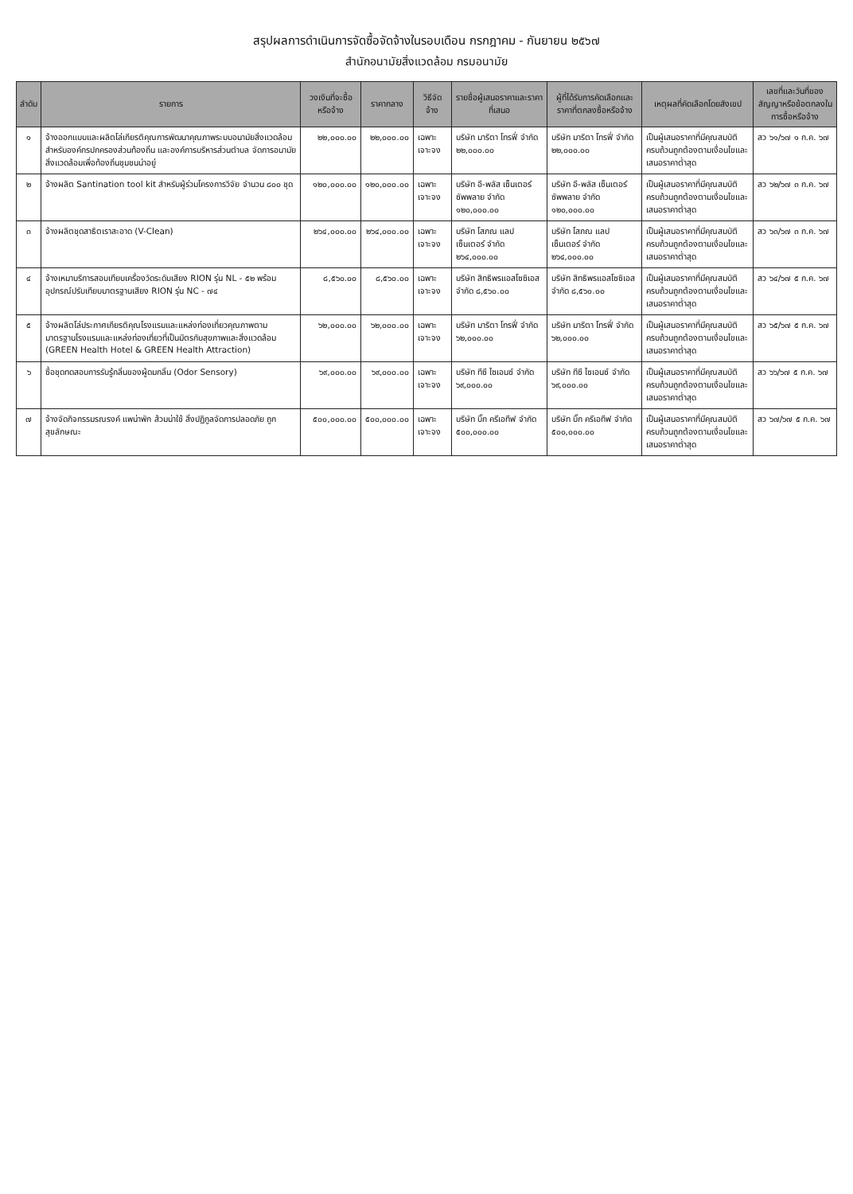สรุปผลการดำเนินการจัดซื้อจัดจ้างในรอบเดือน กรกฎาคม - กันยายน ๒๕๖๗
สำนักอนามัยสิ่งแวดล้อม กรมอนามัย
| ลำดับ | รายการ | วงเงินที่จะซื้อหรือจ้าง | ราคากลาง | วิธีจัดจ้าง | รายชื่อผู้เสนอราคาและราคาที่เสนอ | ผู้ที่ได้รับการคัดเลือกและราคาที่ตกลงซื้อหรือจ้าง | เหตุผลที่คัดเลือกโดยสังเขป | เลขที่และวันที่ของสัญญาหรือข้อตกลงในการซื้อหรือจ้าง |
| --- | --- | --- | --- | --- | --- | --- | --- | --- |
| ๑ | จ้างออกแบบและผลิตโล่เกียรติคุณการพัฒนาคุณภาพระบบอนามัยสิ่งแวดล้อมสำหรับองค์กรปกครองส่วนท้องถิ่น และองค์การบริหารส่วนตำบล จัดการอนามัยสิ่งแวดล้อมเพื่อท้องถิ่นชุมชนน่าอยู่ | ๒๒,๐๐๐.๐๐ | ๒๒,๐๐๐.๐๐ | เฉพาะเจาะจง | บริษัท มาริตา โทรฟี่ จำกัด ๒๒,๐๐๐.๐๐ | บริษัท มาริตา โทรฟี่ จำกัด ๒๒,๐๐๐.๐๐ | เป็นผู้เสนอราคาที่มีคุณสมบัติครบถ้วนถูกต้องตามเงื่อนไขและเสนอราคาต่ำสุด | สว ๖๑/๖๗ ๑ ก.ค. ๖๗ |
| ๒ | จ้างผลิต Santination tool kit สำหรับผู้ร่วมโครงการวิจัย จำนวน ๘๐๐ ชุด | ๑๒๐,๐๐๐.๐๐ | ๑๒๐,๐๐๐.๐๐ | เฉพาะเจาะจง | บริษัท อี-พลัส เซ็นเตอร์ ซัพพลาย จำกัด ๑๒๐,๐๐๐.๐๐ | บริษัท อี-พลัส เซ็นเตอร์ ซัพพลาย จำกัด ๑๒๐,๐๐๐.๐๐ | เป็นผู้เสนอราคาที่มีคุณสมบัติครบถ้วนถูกต้องตามเงื่อนไขและเสนอราคาต่ำสุด | สว ๖๒/๖๗ ๓ ก.ค. ๖๗ |
| ๓ | จ้างผลิตชุดสาธิตเราสะอาด (V-Clean) | ๒๖๔,๐๐๐.๐๐ | ๒๖๔,๐๐๐.๐๐ | เฉพาะเจาะจง | บริษัท โสภณ แลป เซ็นเตอร์ จำกัด ๒๖๔,๐๐๐.๐๐ | บริษัท โสภณ แลป เซ็นเตอร์ จำกัด ๒๖๔,๐๐๐.๐๐ | เป็นผู้เสนอราคาที่มีคุณสมบัติครบถ้วนถูกต้องตามเงื่อนไขและเสนอราคาต่ำสุด | สว ๖๓/๖๗ ๓ ก.ค. ๖๗ |
| ๔ | จ้างเหมาบริการสอบเทียบเครื่องวัดระดับเสียง RION รุ่น NL - ๕๒ พร้อมอุปกรณ์ปรับเทียบมาตรฐานเสียง RION รุ่น NC - ๗๔ | ๘,๕๖๐.๐๐ | ๘,๕๖๐.๐๐ | เฉพาะเจาะจง | บริษัท สิทธิพรแอสโซซิเอส จำกัด ๘,๕๖๐.๐๐ | บริษัท สิทธิพรแอสโซซิเอส จำกัด ๘,๕๖๐.๐๐ | เป็นผู้เสนอราคาที่มีคุณสมบัติครบถ้วนถูกต้องตามเงื่อนไขและเสนอราคาต่ำสุด | สว ๖๔/๖๗ ๕ ก.ค. ๖๗ |
| ๕ | จ้างผลิตโล่ประกาศเกียรติคุณโรงแรมและแหล่งท่องเที่ยวคุณภาพตามมาตรฐานโรงแรมและแหล่งท่องเที่ยวที่เป็นมิตรกับสุขภาพและสิ่งแวดล้อม (GREEN Health Hotel & GREEN Health Attraction) | ๖๒,๐๐๐.๐๐ | ๖๒,๐๐๐.๐๐ | เฉพาะเจาะจง | บริษัท มาริตา โทรฟี่ จำกัด ๖๒,๐๐๐.๐๐ | บริษัท มาริตา โทรฟี่ จำกัด ๖๒,๐๐๐.๐๐ | เป็นผู้เสนอราคาที่มีคุณสมบัติครบถ้วนถูกต้องตามเงื่อนไขและเสนอราคาต่ำสุด | สว ๖๕/๖๗ ๕ ก.ค. ๖๗ |
| ๖ | ซื้อชุดทดสอบการรับรู้กลิ่นของผู้ดมกลิ่น (Odor Sensory) | ๖๙,๐๐๐.๐๐ | ๖๙,๐๐๐.๐๐ | เฉพาะเจาะจง | บริษัท ทีซี ไซเอนซ์ จำกัด ๖๙,๐๐๐.๐๐ | บริษัท ทีซี ไซเอนซ์ จำกัด ๖๙,๐๐๐.๐๐ | เป็นผู้เสนอราคาที่มีคุณสมบัติครบถ้วนถูกต้องตามเงื่อนไขและเสนอราคาต่ำสุด | สว ๖๖/๖๗ ๕ ก.ค. ๖๗ |
| ๗ | จ้างจัดกิจกรรมรณรงค์ แพน่าพัก ส้วมน่าใช้ สิ่งปฏิกูลจัดการปลอดภัย ถูกสุขลักษณะ | ๕๐๐,๐๐๐.๐๐ | ๕๐๐,๐๐๐.๐๐ | เฉพาะเจาะจง | บริษัท บิ๊ก ครีเอทีฟ จำกัด ๕๐๐,๐๐๐.๐๐ | บริษัท บิ๊ก ครีเอทีฟ จำกัด ๕๐๐,๐๐๐.๐๐ | เป็นผู้เสนอราคาที่มีคุณสมบัติครบถ้วนถูกต้องตามเงื่อนไขและเสนอราคาต่ำสุด | สว ๖๗/๖๗ ๕ ก.ค. ๖๗ |